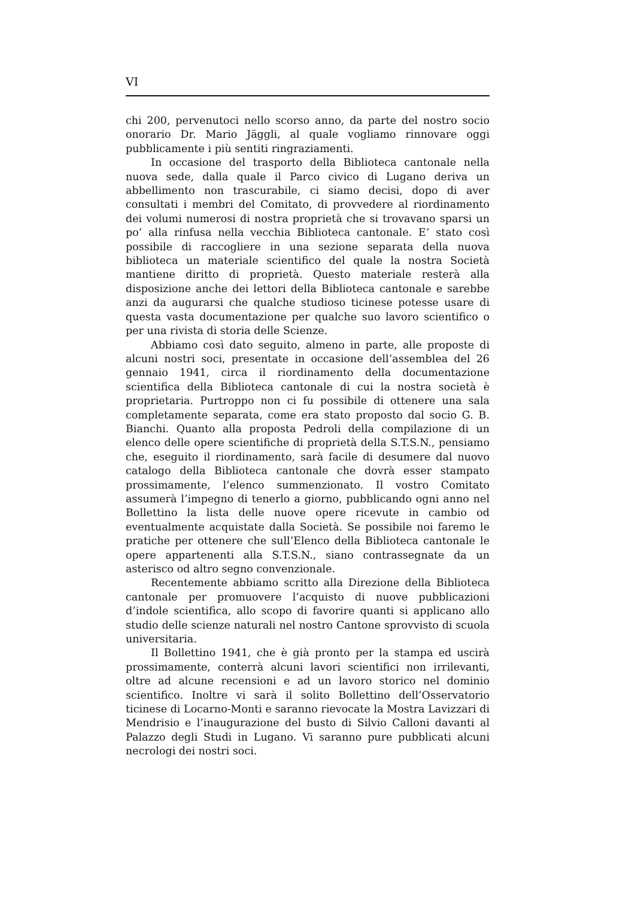VI
chi 200, pervenutoci nello scorso anno, da parte del nostro socio onorario Dr. Mario Jäggli, al quale vogliamo rinnovare oggi pubblicamente i più sentiti ringraziamenti.
In occasione del trasporto della Biblioteca cantonale nella nuova sede, dalla quale il Parco civico di Lugano deriva un abbellimento non trascurabile, ci siamo decisi, dopo di aver consultati i membri del Comitato, di provvedere al riordinamento dei volumi numerosi di nostra proprietà che si trovavano sparsi un po’ alla rinfusa nella vecchia Biblioteca cantonale. E’ stato così possibile di raccogliere in una sezione separata della nuova biblioteca un materiale scientifico del quale la nostra Società mantiene diritto di proprietà. Questo materiale resterà alla disposizione anche dei lettori della Biblioteca cantonale e sarebbe anzi da augurarsi che qualche studioso ticinese potesse usare di questa vasta documentazione per qualche suo lavoro scientifico o per una rivista di storia delle Scienze.
Abbiamo così dato seguito, almeno in parte, alle proposte di alcuni nostri soci, presentate in occasione dell’assemblea del 26 gennaio 1941, circa il riordinamento della documentazione scientifica della Biblioteca cantonale di cui la nostra società è proprietaria. Purtroppo non ci fu possibile di ottenere una sala completamente separata, come era stato proposto dal socio G. B. Bianchi. Quanto alla proposta Pedroli della compilazione di un elenco delle opere scientifiche di proprietà della S.T.S.N., pensiamo che, eseguito il riordinamento, sarà facile di desumere dal nuovo catalogo della Biblioteca cantonale che dovrà esser stampato prossimamente, l’elenco summenzionato. Il vostro Comitato assumerà l’impegno di tenerlo a giorno, pubblicando ogni anno nel Bollettino la lista delle nuove opere ricevute in cambio od eventualmente acquistate dalla Società. Se possibile noi faremo le pratiche per ottenere che sull’Elenco della Biblioteca cantonale le opere appartenenti alla S.T.S.N., siano contrassegnate da un asterisco od altro segno convenzionale.
Recentemente abbiamo scritto alla Direzione della Biblioteca cantonale per promuovere l’acquisto di nuove pubblicazioni d’indole scientifica, allo scopo di favorire quanti si applicano allo studio delle scienze naturali nel nostro Cantone sprovvisto di scuola universitaria.
Il Bollettino 1941, che è già pronto per la stampa ed uscirà prossimamente, conterrà alcuni lavori scientifici non irrilevanti, oltre ad alcune recensioni e ad un lavoro storico nel dominio scientifico. Inoltre vi sarà il solito Bollettino dell’Osservatorio ticinese di Locarno-Monti e saranno rievocate la Mostra Lavizzari di Mendrisio e l’inaugurazione del busto di Silvio Calloni davanti al Palazzo degli Studi in Lugano. Vi saranno pure pubblicati alcuni necrologi dei nostri soci.